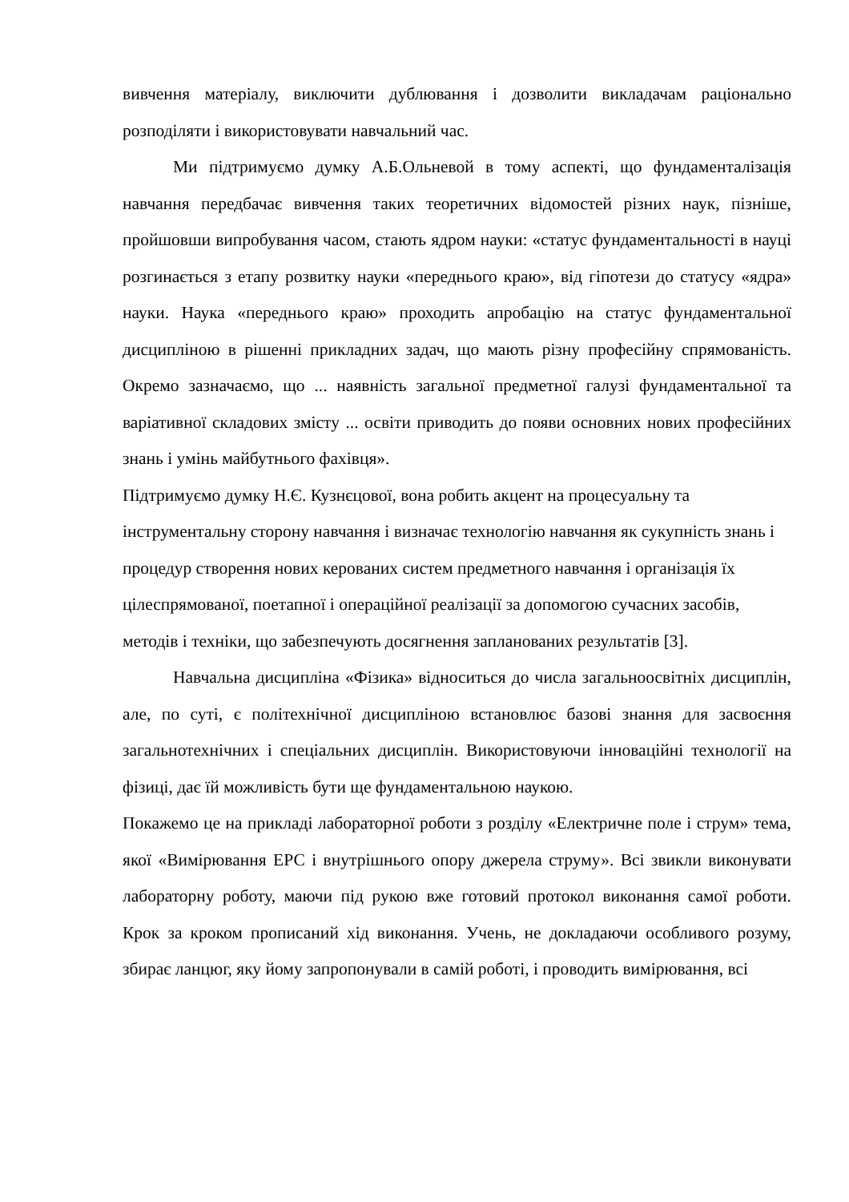вивчення матеріалу, виключити дублювання і дозволити викладачам раціонально розподіляти і використовувати навчальний час.
Ми підтримуємо думку А.Б.Ольневой в тому аспекті, що фундаменталізація навчання передбачає вивчення таких теоретичних відомостей різних наук, пізніше, пройшовши випробування часом, стають ядром науки: «статус фундаментальності в науці розгинається з етапу розвитку науки «переднього краю», від гіпотези до статусу «ядра» науки. Наука «переднього краю» проходить апробацію на статус фундаментальної дисципліною в рішенні прикладних задач, що мають різну професійну спрямованість. Окремо зазначаємо, що ... наявність загальної предметної галузі фундаментальної та варіативної складових змісту ... освіти приводить до появи основних нових професійних знань і умінь майбутнього фахівця».
Підтримуємо думку Н.Є. Кузнєцової, вона робить акцент на процесуальну та інструментальну сторону навчання і визначає технологію навчання як сукупність знань і процедур створення нових керованих систем предметного навчання і організація їх цілеспрямованої, поетапної і операційної реалізації за допомогою сучасних засобів, методів і техніки, що забезпечують досягнення запланованих результатів [3].
Навчальна дисципліна «Фізика» відноситься до числа загальноосвітніх дисциплін, але, по суті, є політехнічної дисципліною встановлює базові знання для засвоєння загальнотехнічних і спеціальних дисциплін. Використовуючи інноваційні технології на фізиці, дає їй можливість бути ще фундаментальною наукою.
Покажемо це на прикладі лабораторної роботи з розділу «Електричне поле і струм» тема, якої «Вимірювання ЕРС і внутрішнього опору джерела струму». Всі звикли виконувати лабораторну роботу, маючи під рукою вже готовий протокол виконання самої роботи. Крок за кроком прописаний хід виконання. Учень, не докладаючи особливого розуму, збирає ланцюг, яку йому запропонували в самій роботі, і проводить вимірювання, всі